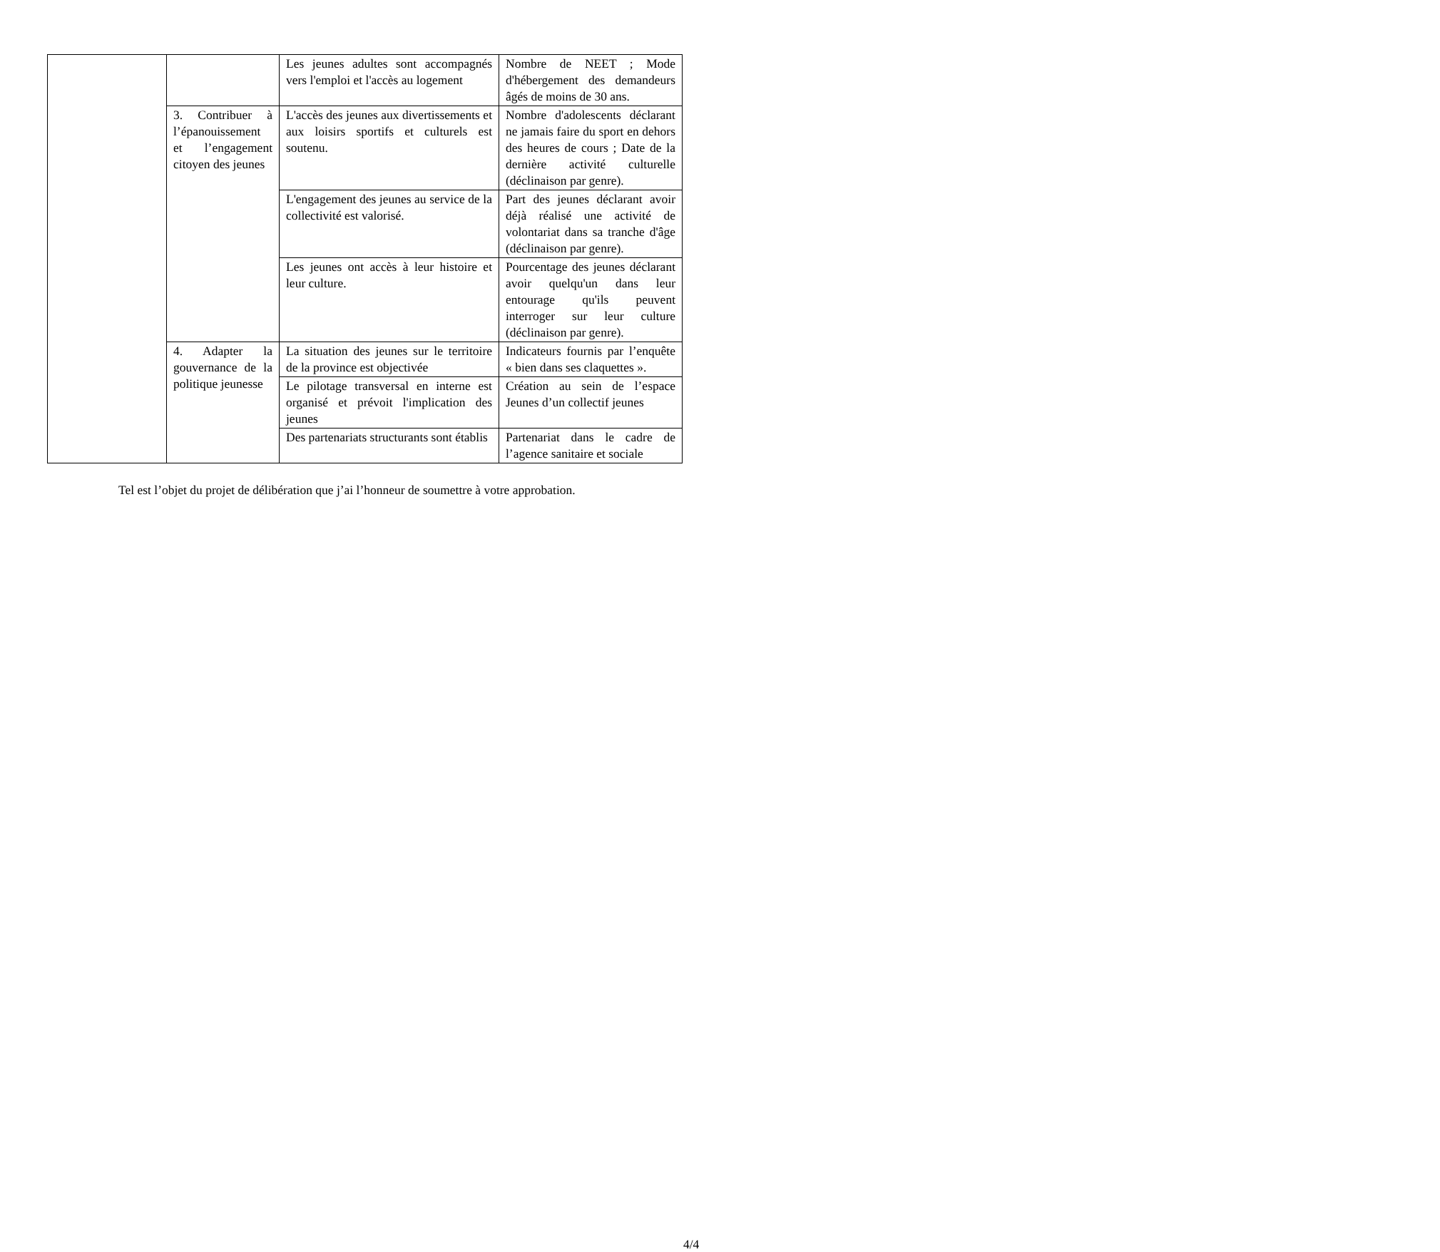| | | Les jeunes adultes sont accompagnés vers l'emploi et l'accès au logement | Nombre de NEET ; Mode d'hébergement des demandeurs âgés de moins de 30 ans. |
| | 3. Contribuer à l’épanouissement et l’engagement citoyen des jeunes | L'accès des jeunes aux divertissements et aux loisirs sportifs et culturels est soutenu. | Nombre d'adolescents déclarant ne jamais faire du sport en dehors des heures de cours ; Date de la dernière activité culturelle (déclinaison par genre). |
| | | L'engagement des jeunes au service de la collectivité est valorisé. | Part des jeunes déclarant avoir déjà réalisé une activité de volontariat dans sa tranche d'âge (déclinaison par genre). |
| | | Les jeunes ont accès à leur histoire et leur culture. | Pourcentage des jeunes déclarant avoir quelqu'un dans leur entourage qu'ils peuvent interroger sur leur culture (déclinaison par genre). |
| | 4. Adapter la gouvernance de la politique jeunesse | La situation des jeunes sur le territoire de la province est objectivée | Indicateurs fournis par l’enquête « bien dans ses claquettes ». |
| | | Le pilotage transversal en interne est organisé et prévoit l'implication des jeunes | Création au sein de l’espace Jeunes d’un collectif jeunes |
| | | Des partenariats structurants sont établis | Partenariat dans le cadre de l’agence sanitaire et sociale |
Tel est l’objet du projet de délibération que j’ai l’honneur de soumettre à votre approbation.
4/4